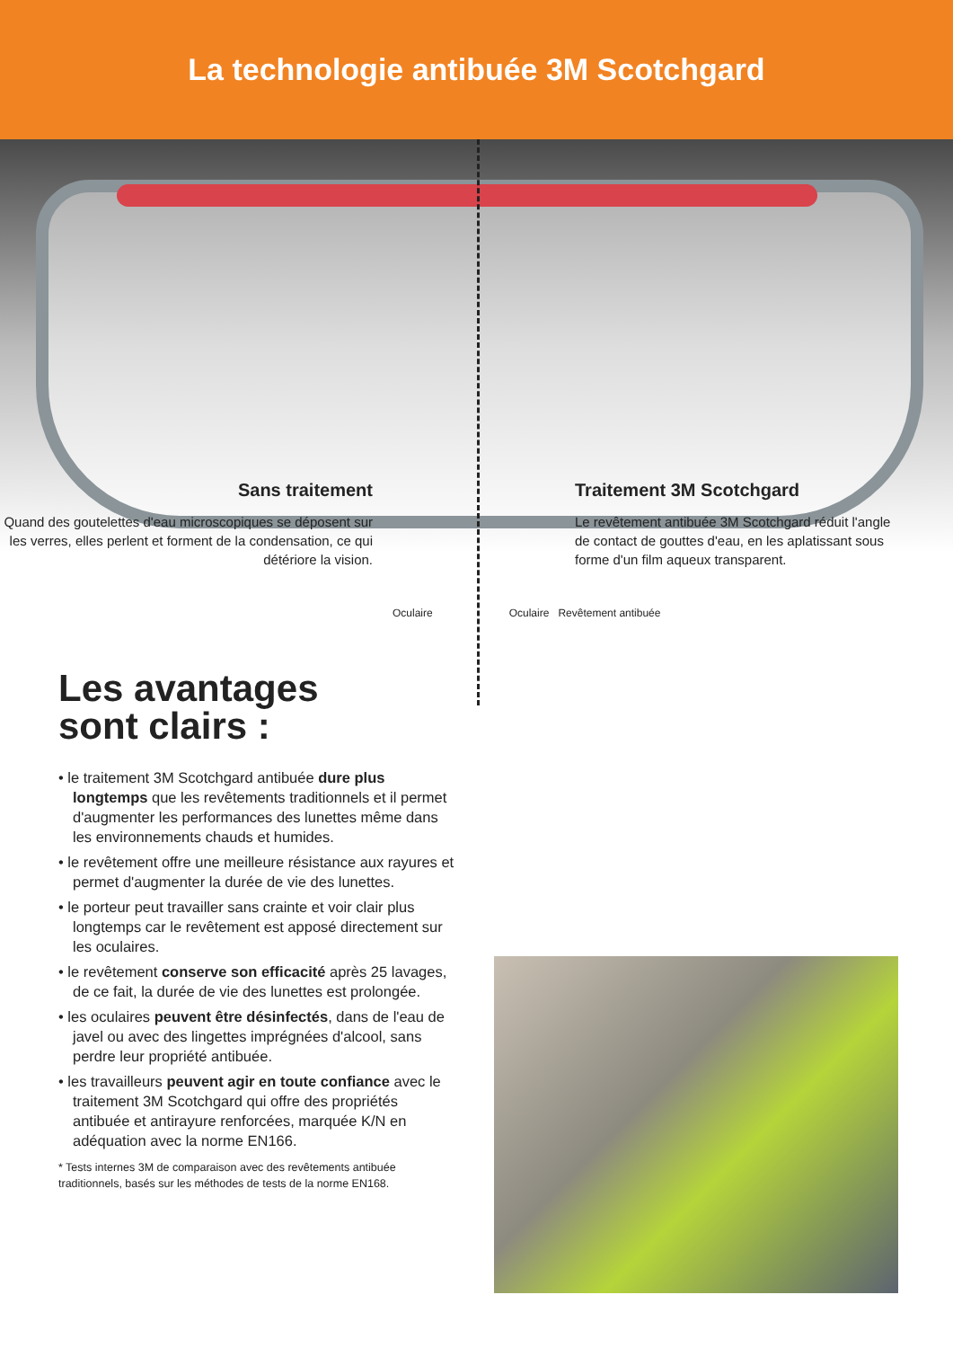La technologie antibuée 3M Scotchgard
Sans traitement
Quand des goutelettes d'eau microscopiques se déposent sur les verres, elles perlent et forment de la condensation, ce qui détériore la vision.
Traitement 3M Scotchgard
Le revêtement antibuée 3M Scotchgard réduit l'angle de contact de gouttes d'eau, en les aplatissant sous forme d'un film aqueux transparent.
Oculaire Oculaire Revêtement antibuée
Les avantages
sont clairs :
• le traitement 3M Scotchgard antibuée dure plus longtemps que les revêtements traditionnels et il permet d'augmenter les performances des lunettes même dans les environnements chauds et humides.
• le revêtement offre une meilleure résistance aux rayures et permet d'augmenter la durée de vie des lunettes.
• le porteur peut travailler sans crainte et voir clair plus longtemps car le revêtement est apposé directement sur les oculaires.
• le revêtement conserve son efficacité après 25 lavages, de ce fait, la durée de vie des lunettes est prolongée.
• les oculaires peuvent être désinfectés, dans de l'eau de javel ou avec des lingettes imprégnées d'alcool, sans perdre leur propriété antibuée.
• les travailleurs peuvent agir en toute confiance avec le traitement 3M Scotchgard qui offre des propriétés antibuée et antirayure renforcées, marquée K/N en adéquation avec la norme EN166.
* Tests internes 3M de comparaison avec des revêtements antibuée traditionnels, basés sur les méthodes de tests de la norme EN168.